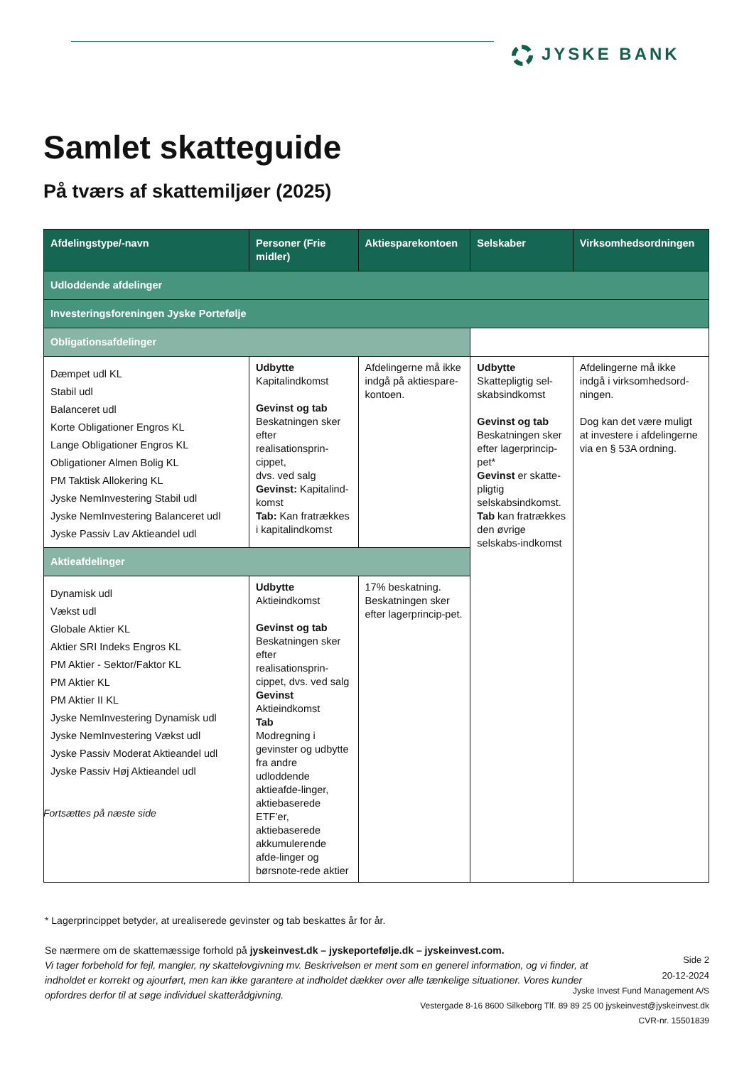JYSKE BANK
Samlet skatteguide
På tværs af skattemiljøer (2025)
| Afdelingstype/-navn | Personer (Frie midler) | Aktiesparekontoen | Selskaber | Virksomhedsordningen |
| --- | --- | --- | --- | --- |
| Udloddende afdelinger | | | | |
| Investeringsforeningen Jyske Portefølje | | | | |
| Obligationsafdelinger | | | | |
| Dæmpet udl KL Stabil udl Balanceret udl Korte Obligationer Engros KL Lange Obligationer Engros KL Obligationer Almen Bolig KL PM Taktisk Allokering KL Jyske NemInvestering Stabil udl Jyske NemInvestering Balanceret udl Jyske Passiv Lav Aktieandel udl | Udbytte Kapitalindkomst Gevinst og tab Beskatningen sker efter realisationsprin-cippet, dvs. ved salg Gevinst: Kapitalind-komst Tab: Kan fratrækkes i kapitalindkomst | Afdelingerne må ikke indgå på aktiespare-kontoen. | Udbytte Skattepligtig sel-skabsindkomst Gevinst og tab Beskatningen sker efter lagerprincip-pet* Gevinst er skatte-pligtig selskabsindkomst. Tab kan fratrækkes den øvrige selskabs-indkomst | Afdelingerne må ikke indgå i virksomhedsord-ningen. Dog kan det være muligt at investere i afdelingerne via en § 53A ordning. |
| Aktieafdelinger | | | | |
| Dynamisk udl Vækst udl Globale Aktier KL Aktier SRI Indeks Engros KL PM Aktier - Sektor/Faktor KL PM Aktier KL PM Aktier II KL Jyske NemInvestering Dynamisk udl Jyske NemInvestering Vækst udl Jyske Passiv Moderat Aktieandel udl Jyske Passiv Høj Aktieandel udl | Udbytte Aktieindkomst Gevinst og tab Beskatningen sker efter realisationsprin-cippet, dvs. ved salg Gevinst Aktieindkomst Tab Modregning i gevinster og udbytte fra andre udloddende aktieafde-linger, aktiebaserede ETF’er, aktiebaserede akkumulerende afde-linger og børsnote-rede aktier | 17% beskatning. Beskatningen sker efter lagerprincip-pet. | | |
Fortsættes på næste side
* Lagerprincippet betyder, at urealiserede gevinster og tab beskattes år for år.
Se nærmere om de skattemæssige forhold på jyskeinvest.dk – jyskeportefølje.dk – jyskeinvest.com.
Vi tager forbehold for fejl, mangler, ny skattelovgivning mv. Beskrivelsen er ment som en generel information, og vi finder, at indholdet er korrekt og ajourført, men kan ikke garantere at indholdet dækker over alle tænkelige situationer. Vores kunder opfordres derfor til at søge individuel skatterådgivning.
Side 2
20-12-2024
Jyske Invest Fund Management A/S
Vestergade 8-16 8600 Silkeborg Tlf. 89 89 25 00 jyskeinvest@jyskeinvest.dk
CVR-nr. 15501839